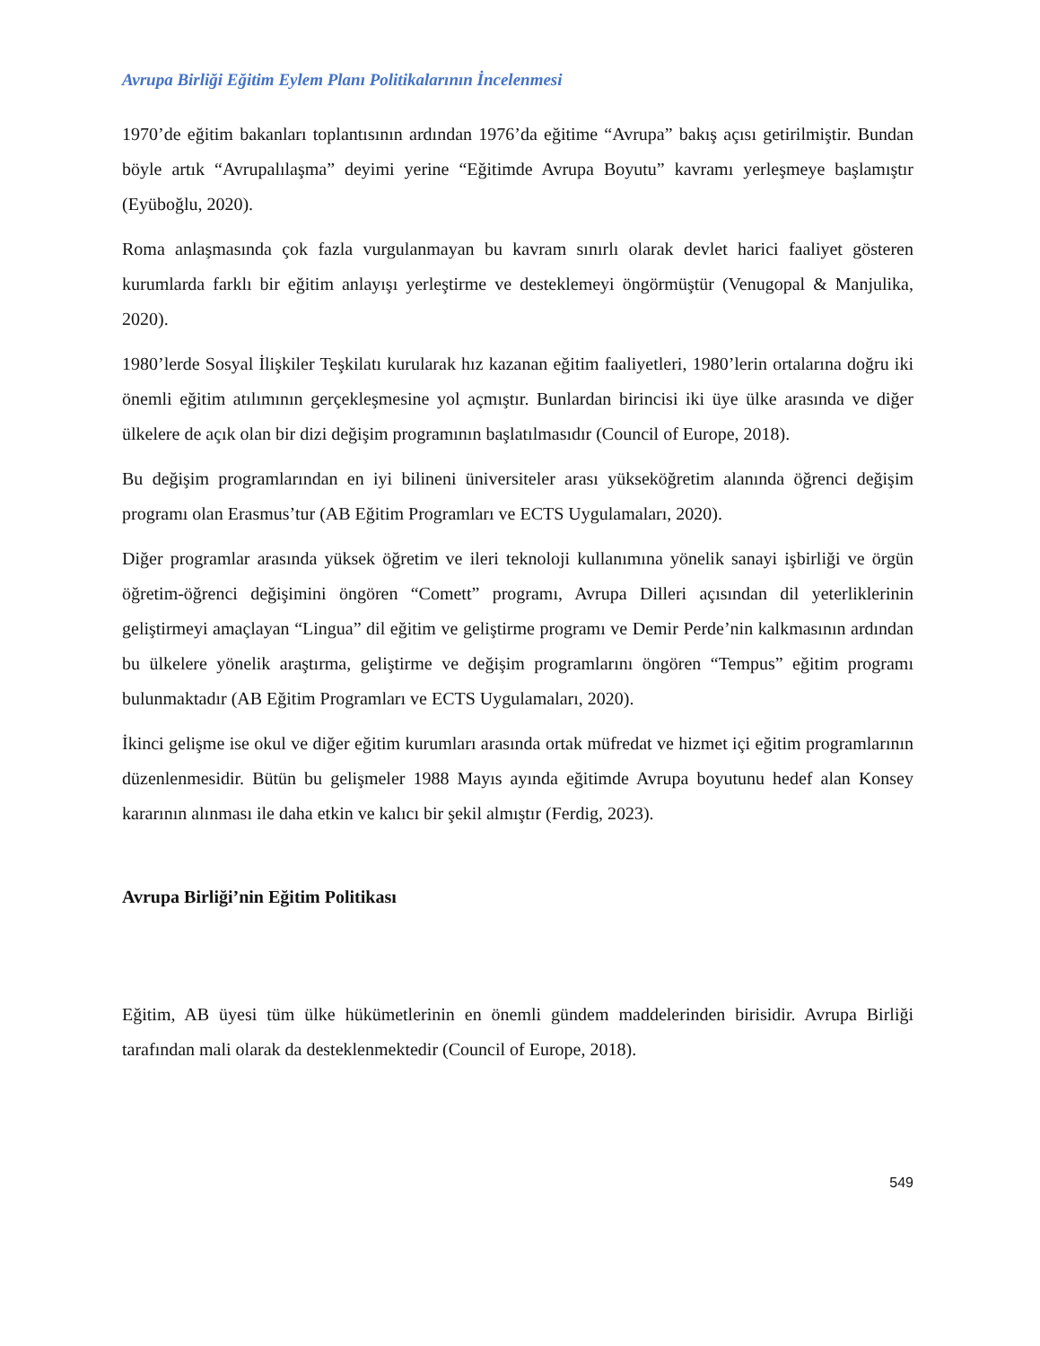Avrupa Birliği Eğitim Eylem Planı Politikalarının İncelenmesi
1970’de eğitim bakanları toplantısının ardından 1976’da eğitime “Avrupa” bakış açısı getirilmiştir. Bundan böyle artık “Avrupalılaşma” deyimi yerine “Eğitimde Avrupa Boyutu” kavramı yerleşmeye başlamıştır (Eyüboğlu, 2020).
Roma anlaşmasında çok fazla vurgulanmayan bu kavram sınırlı olarak devlet harici faaliyet gösteren kurumlarda farklı bir eğitim anlayışı yerleştirme ve desteklemeyi öngörmüştür (Venugopal & Manjulika, 2020).
1980’lerde Sosyal İlişkiler Teşkilatı kurularak hız kazanan eğitim faaliyetleri, 1980’lerin ortalarına doğru iki önemli eğitim atılımının gerçekleşmesine yol açmıştır. Bunlardan birincisi iki üye ülke arasında ve diğer ülkelere de açık olan bir dizi değişim programının başlatılmasıdır (Council of Europe, 2018).
Bu değişim programlarından en iyi bilineni üniversiteler arası yükseköğretim alanında öğrenci değişim programı olan Erasmus’tur (AB Eğitim Programları ve ECTS Uygulamaları, 2020).
Diğer programlar arasında yüksek öğretim ve ileri teknoloji kullanımına yönelik sanayi işbirliği ve örgün öğretim-öğrenci değişimini öngören “Comett” programı, Avrupa Dilleri açısından dil yeterliklerinin geliştirmeyi amaçlayan “Lingua” dil eğitim ve geliştirme programı ve Demir Perde’nin kalkmasının ardından bu ülkelere yönelik araştırma, geliştirme ve değişim programlarını öngören “Tempus” eğitim programı bulunmaktadır (AB Eğitim Programları ve ECTS Uygulamaları, 2020).
İkinci gelişme ise okul ve diğer eğitim kurumları arasında ortak müfredat ve hizmet içi eğitim programlarının düzenlenmesidir. Bütün bu gelişmeler 1988 Mayıs ayında eğitimde Avrupa boyutunu hedef alan Konsey kararının alınması ile daha etkin ve kalıcı bir şekil almıştır (Ferdig, 2023).
Avrupa Birliği’nin Eğitim Politikası
Eğitim, AB üyesi tüm ülke hükümetlerinin en önemli gündem maddelerinden birisidir. Avrupa Birliği tarafından mali olarak da desteklenmektedir (Council of Europe, 2018).
549